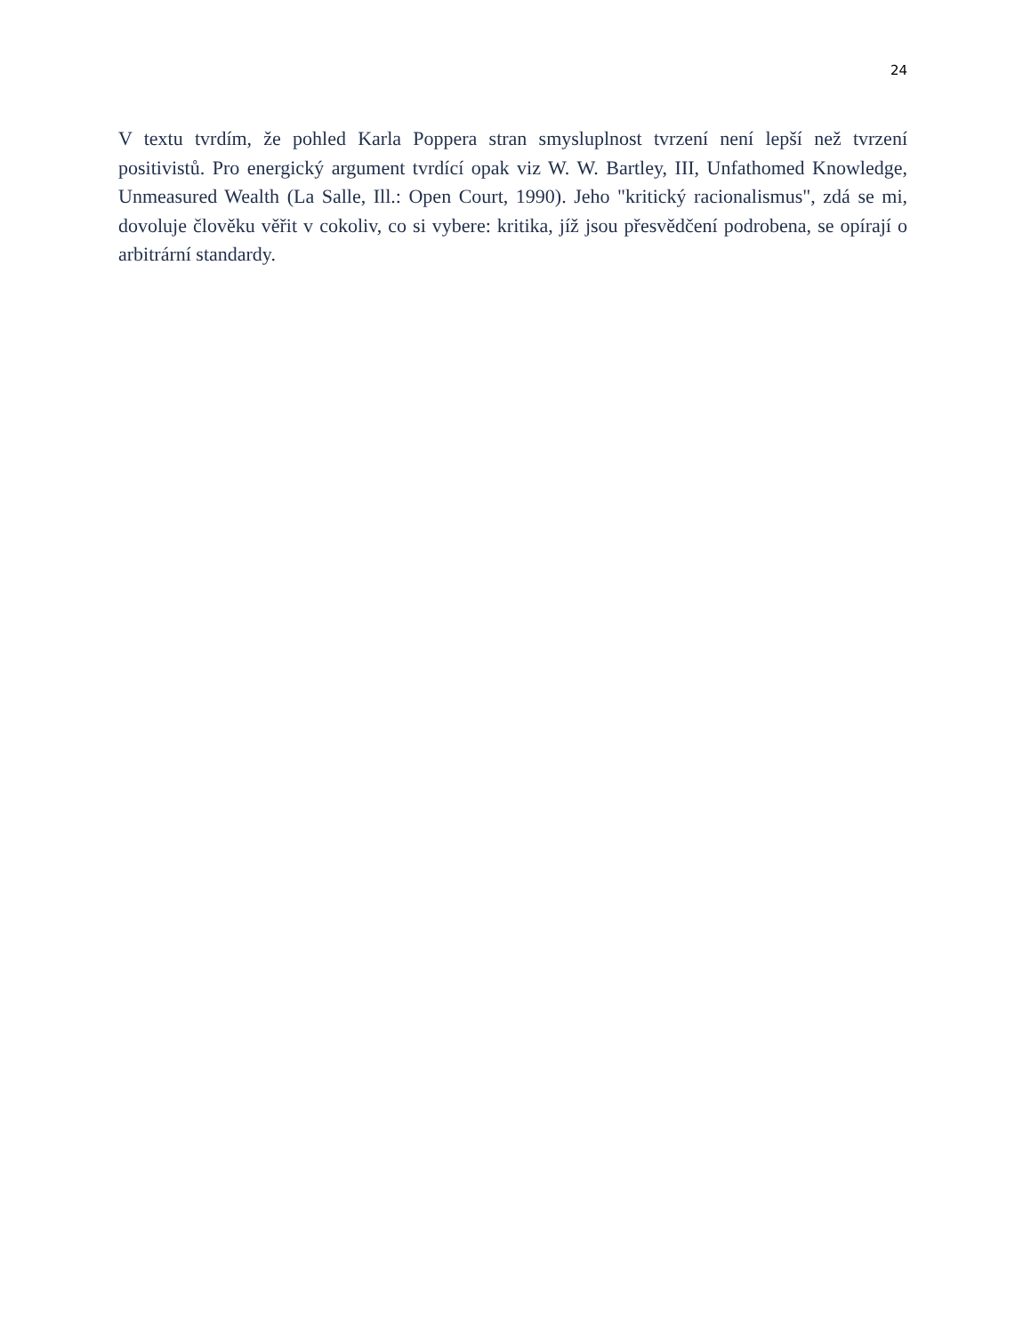24
V textu tvrdím, že pohled Karla Poppera stran smysluplnost tvrzení není lepší než tvrzení positivistů. Pro energický argument tvrdící opak viz W. W. Bartley, III, Unfathomed Knowledge, Unmeasured Wealth (La Salle, Ill.: Open Court, 1990). Jeho "kritický racionalismus", zdá se mi, dovoluje člověku věřit v cokoliv, co si vybere: kritika, jíž jsou přesvědčení podrobena, se opírají o arbitrární standardy.